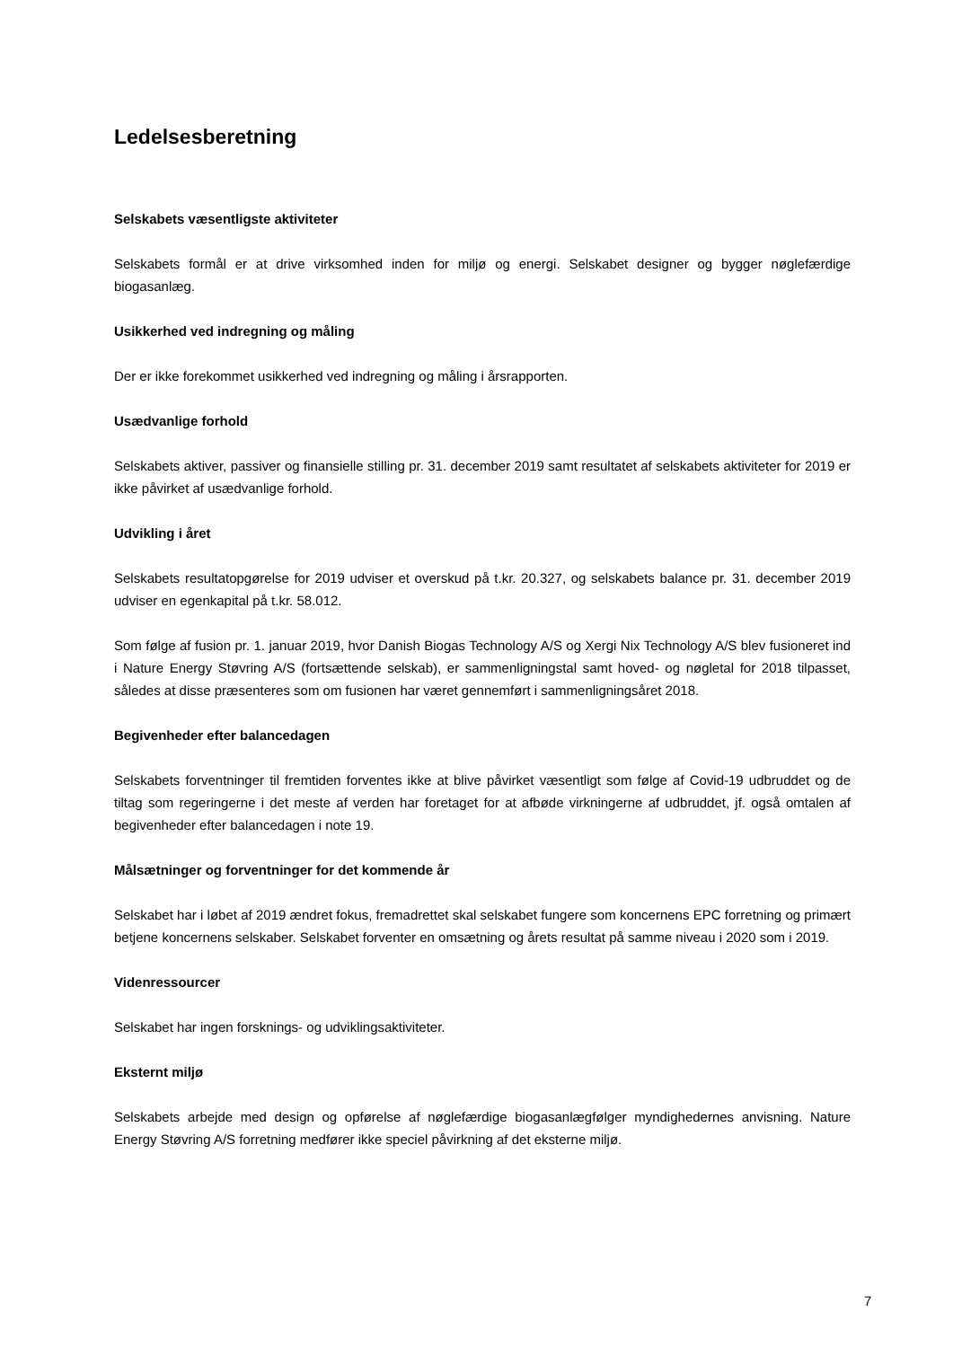Ledelsesberetning
Selskabets væsentligste aktiviteter
Selskabets formål er at drive virksomhed inden for miljø og energi. Selskabet designer og bygger nøglefærdige biogasanlæg.
Usikkerhed ved indregning og måling
Der er ikke forekommet usikkerhed ved indregning og måling i årsrapporten.
Usædvanlige forhold
Selskabets aktiver, passiver og finansielle stilling pr. 31. december 2019 samt resultatet af selskabets aktiviteter for 2019 er ikke påvirket af usædvanlige forhold.
Udvikling i året
Selskabets resultatopgørelse for 2019 udviser et overskud på t.kr. 20.327, og selskabets balance pr. 31. december 2019 udviser en egenkapital på t.kr. 58.012.
Som følge af fusion pr. 1. januar 2019, hvor Danish Biogas Technology A/S og Xergi Nix Technology A/S blev fusioneret ind i Nature Energy Støvring A/S (fortsættende selskab), er sammenligningstal samt hoved- og nøgletal for 2018 tilpasset, således at disse præsenteres som om fusionen har været gennemført i sammenligningsåret 2018.
Begivenheder efter balancedagen
Selskabets forventninger til fremtiden forventes ikke at blive påvirket væsentligt som følge af Covid-19 udbruddet og de tiltag som regeringerne i det meste af verden har foretaget for at afbøde virkningerne af udbruddet, jf. også omtalen af begivenheder efter balancedagen i note 19.
Målsætninger og forventninger for det kommende år
Selskabet har i løbet af 2019 ændret fokus, fremadrettet skal selskabet fungere som koncernens EPC forretning og primært betjene koncernens selskaber. Selskabet forventer en omsætning og årets resultat på samme niveau i 2020 som i 2019.
Videnressourcer
Selskabet har ingen forsknings- og udviklingsaktiviteter.
Eksternt miljø
Selskabets arbejde med design og opførelse af nøglefærdige biogasanlægfølger myndighedernes anvisning. Nature Energy Støvring A/S forretning medfører ikke speciel påvirkning af det eksterne miljø.
7